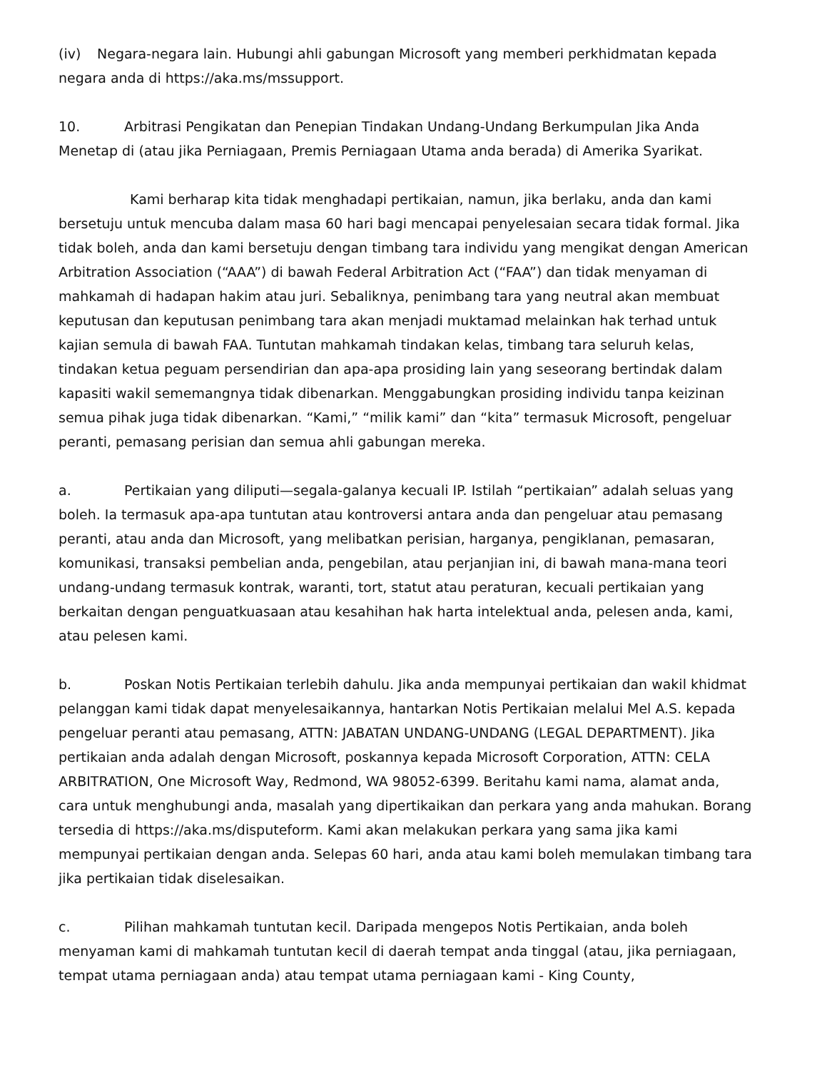(iv) Negara-negara lain. Hubungi ahli gabungan Microsoft yang memberi perkhidmatan kepada negara anda di https://aka.ms/mssupport.
10. Arbitrasi Pengikatan dan Penepian Tindakan Undang-Undang Berkumpulan Jika Anda Menetap di (atau jika Perniagaan, Premis Perniagaan Utama anda berada) di Amerika Syarikat.
Kami berharap kita tidak menghadapi pertikaian, namun, jika berlaku, anda dan kami bersetuju untuk mencuba dalam masa 60 hari bagi mencapai penyelesaian secara tidak formal. Jika tidak boleh, anda dan kami bersetuju dengan timbang tara individu yang mengikat dengan American Arbitration Association (“AAA”) di bawah Federal Arbitration Act (“FAA”) dan tidak menyaman di mahkamah di hadapan hakim atau juri. Sebaliknya, penimbang tara yang neutral akan membuat keputusan dan keputusan penimbang tara akan menjadi muktamad melainkan hak terhad untuk kajian semula di bawah FAA. Tuntutan mahkamah tindakan kelas, timbang tara seluruh kelas, tindakan ketua peguam persendirian dan apa-apa prosiding lain yang seseorang bertindak dalam kapasiti wakil sememangnya tidak dibenarkan. Menggabungkan prosiding individu tanpa keizinan semua pihak juga tidak dibenarkan. “Kami,” “milik kami” dan “kita” termasuk Microsoft, pengeluar peranti, pemasang perisian dan semua ahli gabungan mereka.
a. Pertikaian yang diliputi—segala-galanya kecuali IP. Istilah “pertikaian” adalah seluas yang boleh. Ia termasuk apa-apa tuntutan atau kontroversi antara anda dan pengeluar atau pemasang peranti, atau anda dan Microsoft, yang melibatkan perisian, harganya, pengiklanan, pemasaran, komunikasi, transaksi pembelian anda, pengebilan, atau perjanjian ini, di bawah mana-mana teori undang-undang termasuk kontrak, waranti, tort, statut atau peraturan, kecuali pertikaian yang berkaitan dengan penguatkuasaan atau kesahihan hak harta intelektual anda, pelesen anda, kami, atau pelesen kami.
b. Poskan Notis Pertikaian terlebih dahulu. Jika anda mempunyai pertikaian dan wakil khidmat pelanggan kami tidak dapat menyelesaikannya, hantarkan Notis Pertikaian melalui Mel A.S. kepada pengeluar peranti atau pemasang, ATTN: JABATAN UNDANG-UNDANG (LEGAL DEPARTMENT). Jika pertikaian anda adalah dengan Microsoft, poskannya kepada Microsoft Corporation, ATTN: CELA ARBITRATION, One Microsoft Way, Redmond, WA 98052-6399. Beritahu kami nama, alamat anda, cara untuk menghubungi anda, masalah yang dipertikaikan dan perkara yang anda mahukan. Borang tersedia di https://aka.ms/disputeform. Kami akan melakukan perkara yang sama jika kami mempunyai pertikaian dengan anda. Selepas 60 hari, anda atau kami boleh memulakan timbang tara jika pertikaian tidak diselesaikan.
c. Pilihan mahkamah tuntutan kecil. Daripada mengepos Notis Pertikaian, anda boleh menyaman kami di mahkamah tuntutan kecil di daerah tempat anda tinggal (atau, jika perniagaan, tempat utama perniagaan anda) atau tempat utama perniagaan kami - King County,